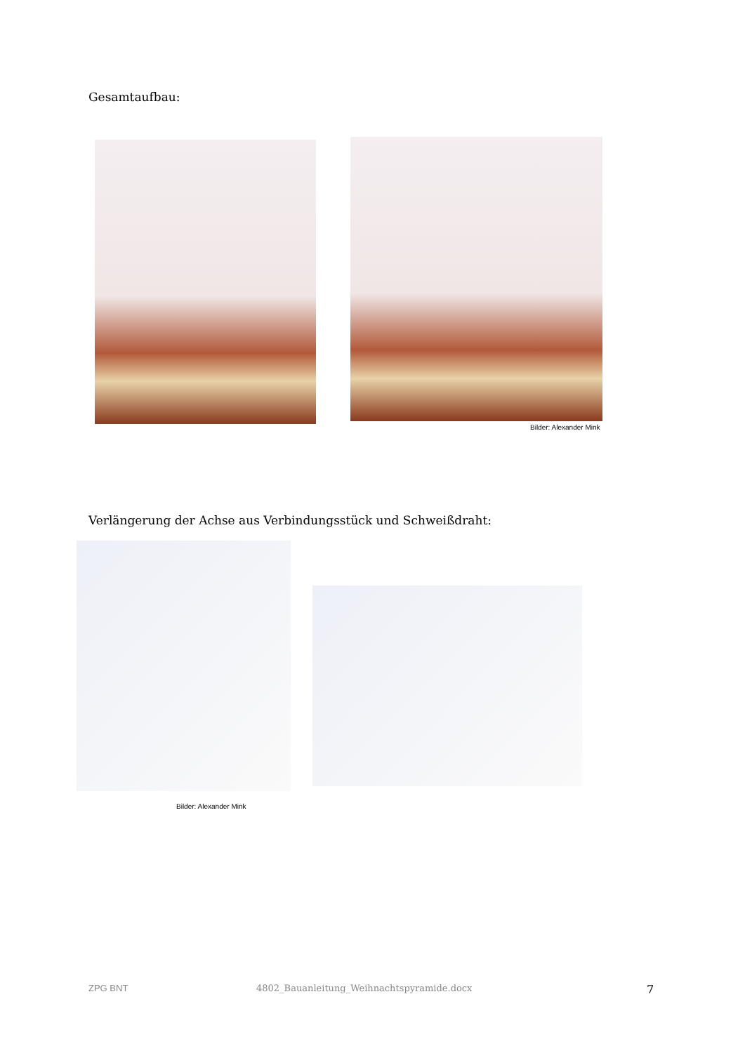Gesamtaufbau:
Bilder: Alexander Mink
Verlängerung der Achse aus Verbindungsstück und Schweißdraht:
Bilder: Alexander Mink
ZPG BNT
4802_Bauanleitung_Weihnachtspyramide.docx
7